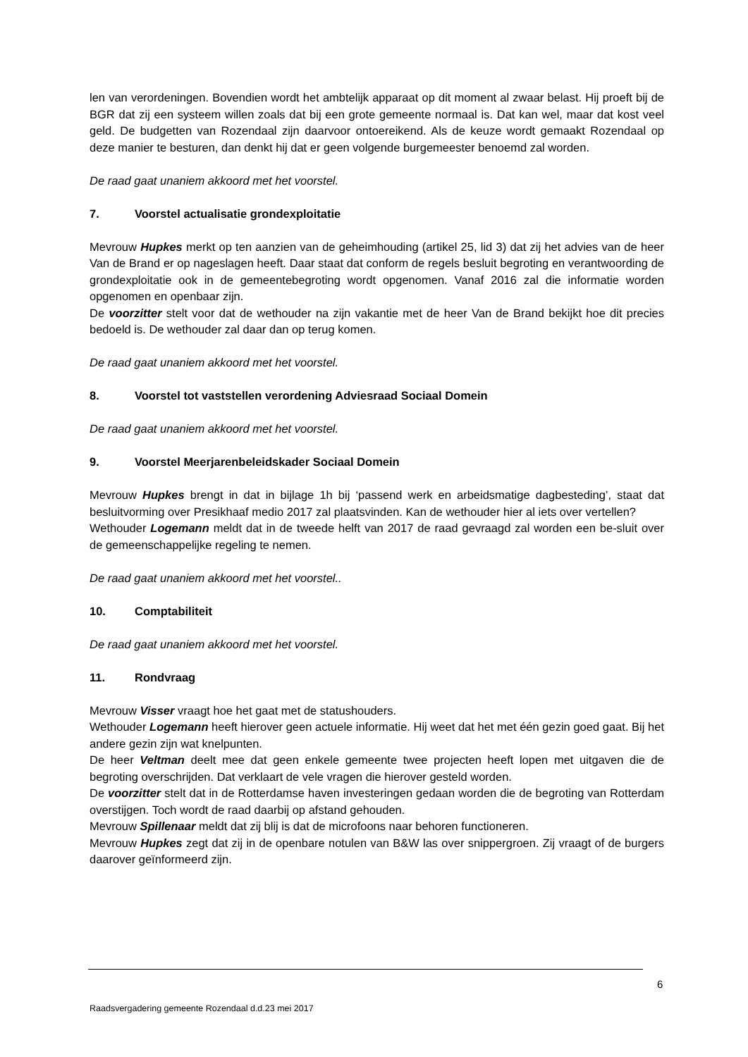len van verordeningen. Bovendien wordt het ambtelijk apparaat op dit moment al zwaar belast. Hij proeft bij de BGR dat zij een systeem willen zoals dat bij een grote gemeente normaal is. Dat kan wel, maar dat kost veel geld. De budgetten van Rozendaal zijn daarvoor ontoereikend. Als de keuze wordt gemaakt Rozendaal op deze manier te besturen, dan denkt hij dat er geen volgende burgemeester benoemd zal worden.
De raad gaat unaniem akkoord met het voorstel.
7. Voorstel actualisatie grondexploitatie
Mevrouw Hupkes merkt op ten aanzien van de geheimhouding (artikel 25, lid 3) dat zij het advies van de heer Van de Brand er op nageslagen heeft. Daar staat dat conform de regels besluit begroting en verantwoording de grondexploitatie ook in de gemeentebegroting wordt opgenomen. Vanaf 2016 zal die informatie worden opgenomen en openbaar zijn.
De voorzitter stelt voor dat de wethouder na zijn vakantie met de heer Van de Brand bekijkt hoe dit precies bedoeld is. De wethouder zal daar dan op terug komen.
De raad gaat unaniem akkoord met het voorstel.
8. Voorstel tot vaststellen verordening Adviesraad Sociaal Domein
De raad gaat unaniem akkoord met het voorstel.
9. Voorstel Meerjarenbeleidskader Sociaal Domein
Mevrouw Hupkes brengt in dat in bijlage 1h bij ‘passend werk en arbeidsmatige dagbesteding’, staat dat besluitvorming over Presikhaaf medio 2017 zal plaatsvinden. Kan de wethouder hier al iets over vertellen?
Wethouder Logemann meldt dat in de tweede helft van 2017 de raad gevraagd zal worden een be-sluit over de gemeenschappelijke regeling te nemen.
De raad gaat unaniem akkoord met het voorstel..
10. Comptabiliteit
De raad gaat unaniem akkoord met het voorstel.
11. Rondvraag
Mevrouw Visser vraagt hoe het gaat met de statushouders.
Wethouder Logemann heeft hierover geen actuele informatie. Hij weet dat het met één gezin goed gaat. Bij het andere gezin zijn wat knelpunten.
De heer Veltman deelt mee dat geen enkele gemeente twee projecten heeft lopen met uitgaven die de begroting overschrijden. Dat verklaart de vele vragen die hierover gesteld worden.
De voorzitter stelt dat in de Rotterdamse haven investeringen gedaan worden die de begroting van Rotterdam overstijgen. Toch wordt de raad daarbij op afstand gehouden.
Mevrouw Spillenaar meldt dat zij blij is dat de microfoons naar behoren functioneren.
Mevrouw Hupkes zegt dat zij in de openbare notulen van B&W las over snippergroen. Zij vraagt of de burgers daarover geïnformeerd zijn.
6
Raadsvergadering gemeente Rozendaal d.d.23 mei 2017